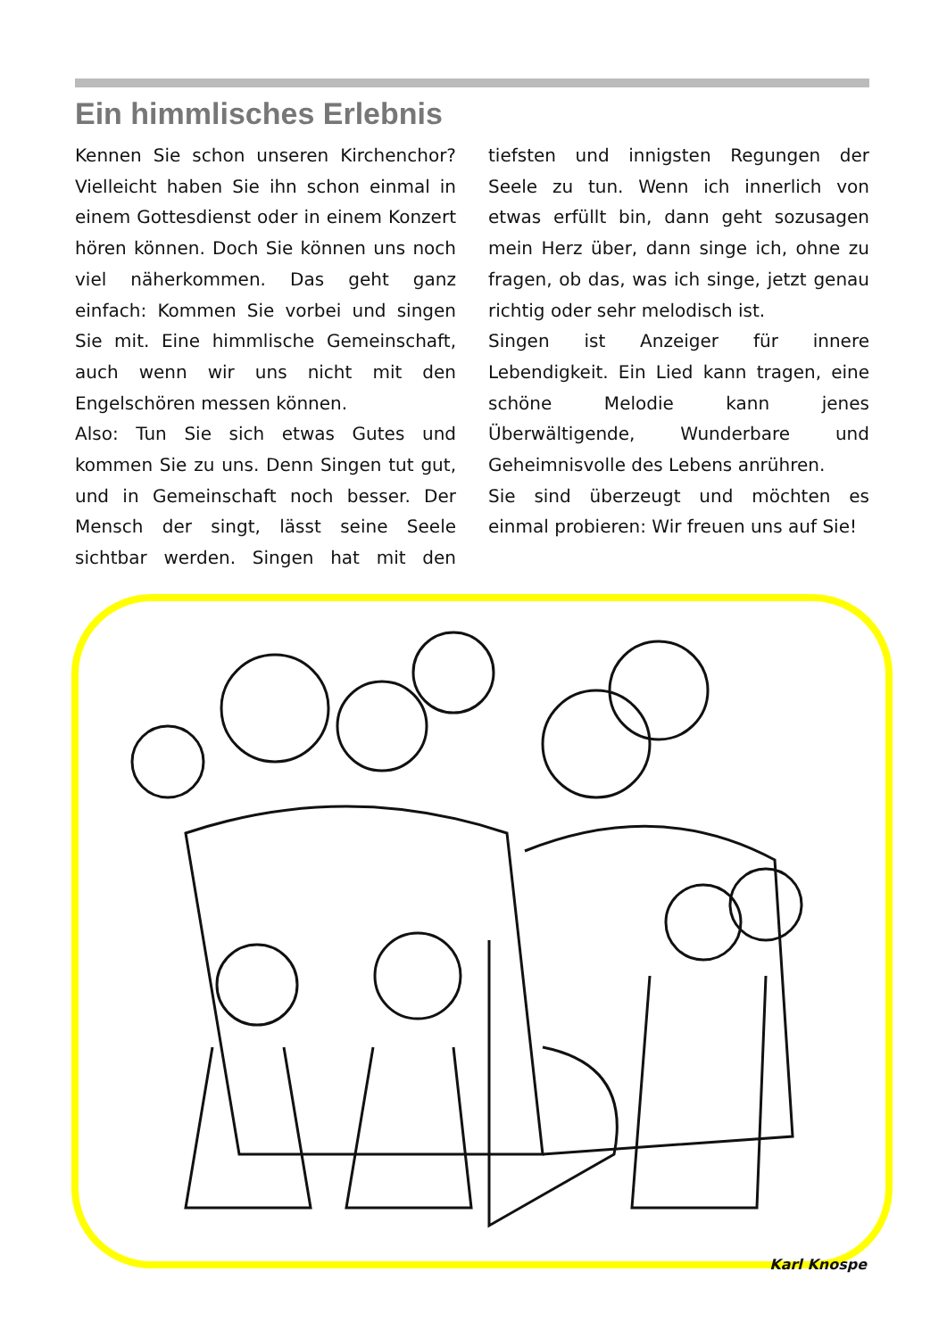Ein himmlisches Erlebnis
Kennen Sie schon unseren Kirchenchor? Vielleicht haben Sie ihn schon einmal in einem Gottesdienst oder in einem Konzert hören können. Doch Sie können uns noch viel näherkommen. Das geht ganz einfach: Kommen Sie vorbei und singen Sie mit. Eine himmlische Gemeinschaft, auch wenn wir uns nicht mit den Engelschören messen können.
Also: Tun Sie sich etwas Gutes und kommen Sie zu uns. Denn Singen tut gut, und in Gemeinschaft noch besser. Der Mensch der singt, lässt seine Seele sichtbar werden. Singen hat mit den tiefsten und innigsten Regungen der Seele zu tun. Wenn ich innerlich von etwas erfüllt bin, dann geht sozusagen mein Herz über, dann singe ich, ohne zu fragen, ob das, was ich singe, jetzt genau richtig oder sehr melodisch ist.
Singen ist Anzeiger für innere Lebendigkeit. Ein Lied kann tragen, eine schöne Melodie kann jenes Überwältigende, Wunderbare und Geheimnisvolle des Lebens anrühren.
Sie sind überzeugt und möchten es einmal probieren: Wir freuen uns auf Sie!
Karl Knospe